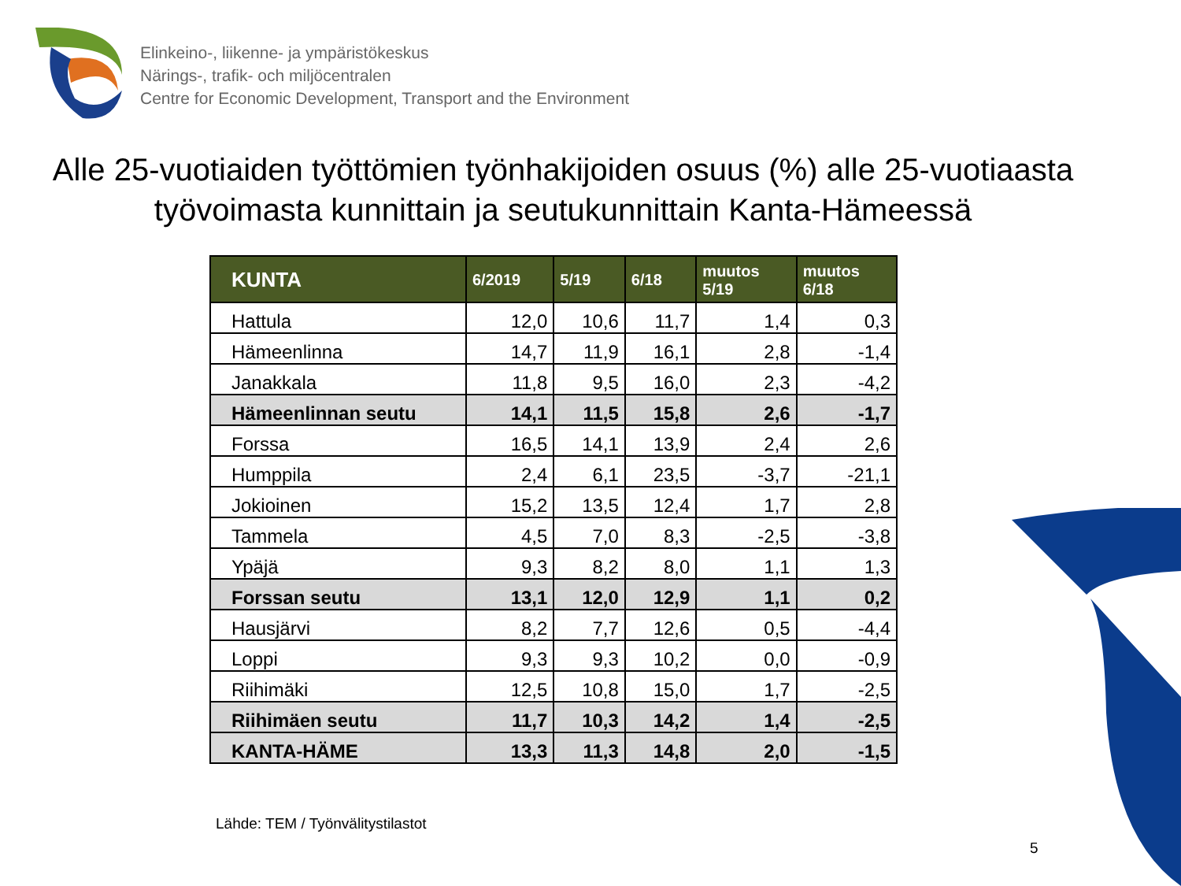Elinkeino-, liikenne- ja ympäristökeskus
Närings-, trafik- och miljöcentralen
Centre for Economic Development, Transport and the Environment
Alle 25-vuotiaiden työttömien työnhakijoiden osuus (%) alle 25-vuotiaasta työvoimasta kunnittain ja seutukunnittain Kanta-Hämeessä
| KUNTA | 6/2019 | 5/19 | 6/18 | muutos 5/19 | muutos 6/18 |
| --- | --- | --- | --- | --- | --- |
| Hattula | 12,0 | 10,6 | 11,7 | 1,4 | 0,3 |
| Hämeenlinna | 14,7 | 11,9 | 16,1 | 2,8 | -1,4 |
| Janakkala | 11,8 | 9,5 | 16,0 | 2,3 | -4,2 |
| Hämeenlinnan seutu | 14,1 | 11,5 | 15,8 | 2,6 | -1,7 |
| Forssa | 16,5 | 14,1 | 13,9 | 2,4 | 2,6 |
| Humppila | 2,4 | 6,1 | 23,5 | -3,7 | -21,1 |
| Jokioinen | 15,2 | 13,5 | 12,4 | 1,7 | 2,8 |
| Tammela | 4,5 | 7,0 | 8,3 | -2,5 | -3,8 |
| Ypäjä | 9,3 | 8,2 | 8,0 | 1,1 | 1,3 |
| Forssan seutu | 13,1 | 12,0 | 12,9 | 1,1 | 0,2 |
| Hausjärvi | 8,2 | 7,7 | 12,6 | 0,5 | -4,4 |
| Loppi | 9,3 | 9,3 | 10,2 | 0,0 | -0,9 |
| Riihimäki | 12,5 | 10,8 | 15,0 | 1,7 | -2,5 |
| Riihimäen seutu | 11,7 | 10,3 | 14,2 | 1,4 | -2,5 |
| KANTA-HÄME | 13,3 | 11,3 | 14,8 | 2,0 | -1,5 |
Lähde: TEM / Työnvälitystilastot
5